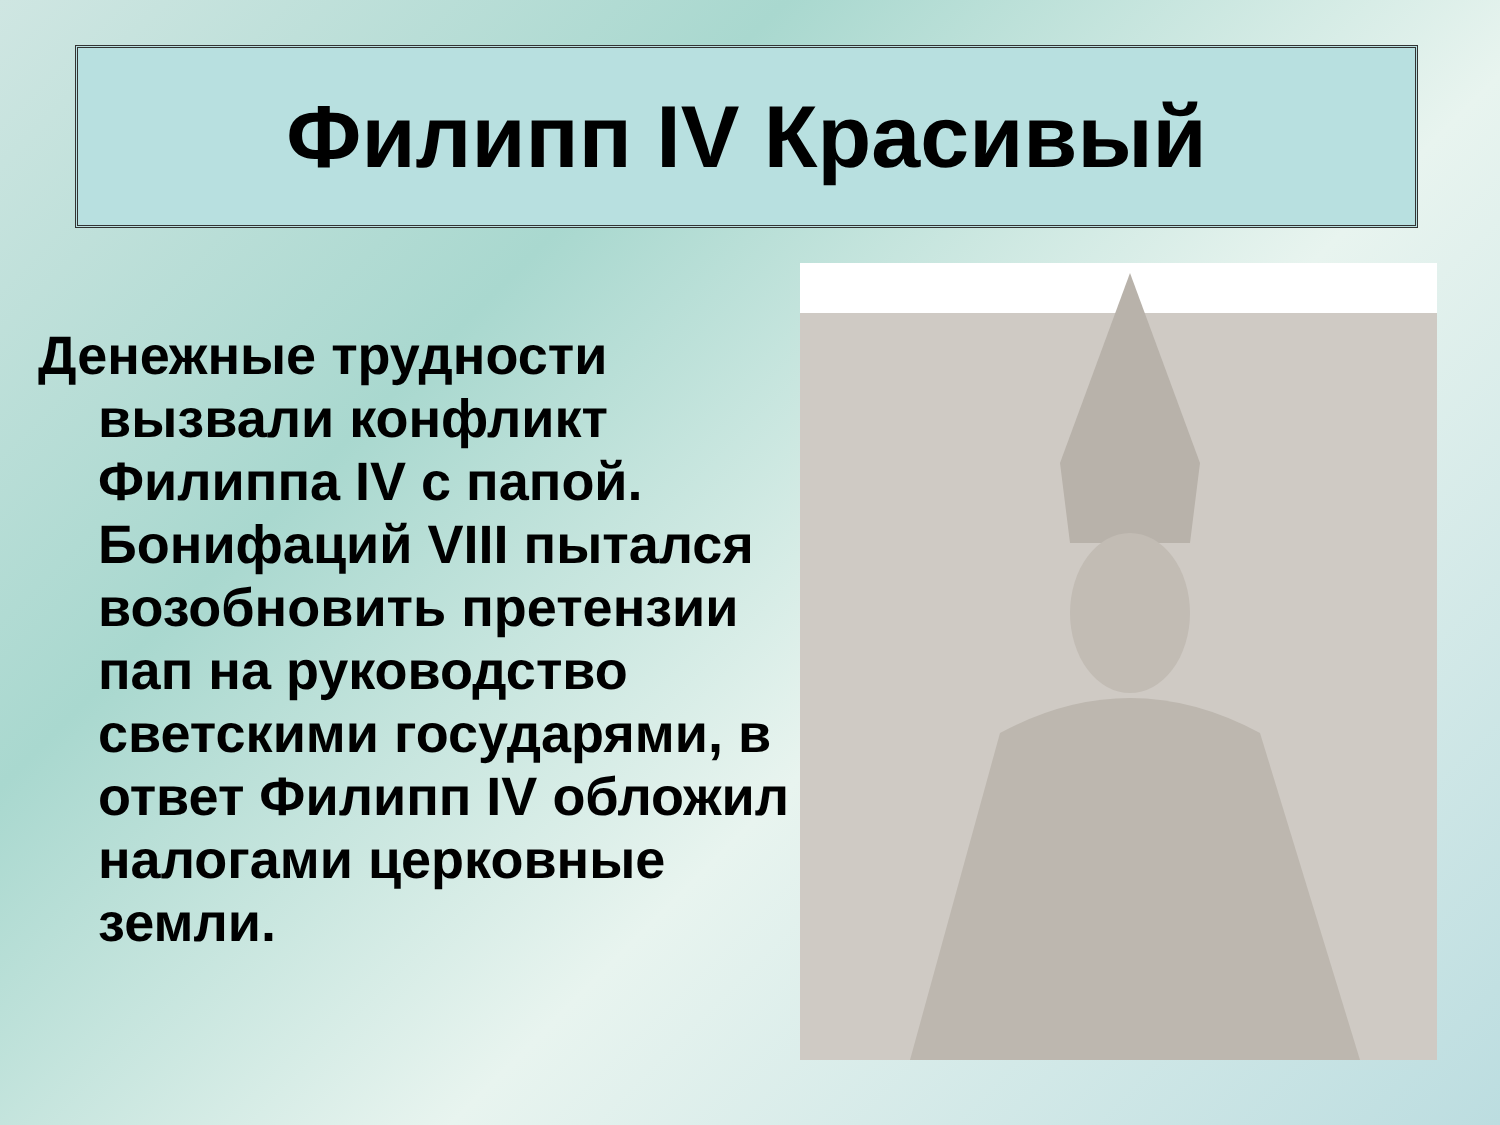Филипп IV Красивый
Денежные трудности вызвали конфликт Филиппа IV с папой. Бонифаций VIII пытался возобновить претензии пап на руководство светскими государями, в ответ Филипп IV обложил налогами церковные земли.